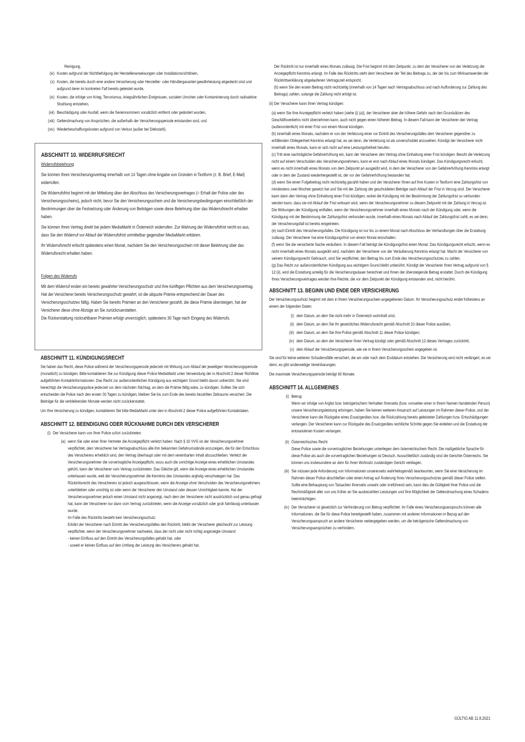Reinigung,
(ix) Kosten aufgrund der Nichtbefolgung der Herstelleranweisungen oder Installationsrichtlinien,
(x) Kosten, die bereits durch eine andere Versicherung oder Hersteller- oder Händlergarantie/-gewährleistung abgedeckt sind und aufgrund derer im konkreten Fall bereits geleistet wurde,
(xi) Kosten, die infolge von Krieg, Terrorismus, kriegsähnlichen Ereignissen, sozialen Unruhen oder Kontaminierung durch radioaktive Strahlung entstehen,
(xii) Beschädigung oder Ausfall, wenn die Seriennummern vorsätzlich entfernt oder geändert wurden,
(xiii) Geltendmachung von Ansprüchen, die außerhalb der Versicherungsperiode entstanden sind, und
(xiv) Wiederbeschaffungskosten aufgrund von Verlust (außer bei Diebstahl).
ABSCHNITT 10. WIDERRUFSRECHT
Widerrufsbelehrung
Sie können Ihren Versicherungsvertrag innerhalb von 14 Tagen ohne Angabe von Gründen in Textform (z. B. Brief, E-Mail) widerrufen.
Die Widerrufsfrist beginnt mit der Mitteilung über den Abschluss des Versicherungsvertrages (= Erhalt der Police oder des Versicherungsscheins), jedoch nicht, bevor Sie den Versicherungsschein und die Versicherungsbedingungen einschließlich der Bestimmungen über die Festsetzung oder Änderung von Beiträgen sowie diese Belehrung über das Widerrufsrecht erhalten haben.
Sie können Ihren Vertrag direkt bei jedem MediaMarkt in Österreich widerrufen. Zur Wahrung der Widerrufsfrist reicht es aus, dass Sie den Widerruf vor Ablauf der Widerrufsfrist unmittelbar gegenüber MediaMarkt erklären.
Ihr Widerrufsrecht erlischt spätestens einen Monat, nachdem Sie den Versicherungsschein mit dieser Belehrung über das Widerrufsrecht erhalten haben.
Folgen des Widerrufs
Mit dem Widerruf enden ein bereits gewährter Versicherungsschutz und Ihre künftigen Pflichten aus dem Versicherungsvertrag. Hat der Versicherer bereits Versicherungsschutz gewährt, ist die aliquote Prämie entsprechend der Dauer des Versicherungsschutzes fällig. Haben Sie bereits Prämien an den Versicherer gezahlt, die diese Prämie übersteigen, hat der Versicherer diese ohne Abzüge an Sie zurückzuerstatten.
Die Rückerstattung rückzahlbarer Prämien erfolgt unverzüglich, spätestens 30 Tage nach Eingang des Widerrufs.
ABSCHNITT 11. KÜNDIGUNGSRECHT
Sie haben das Recht, diese Police während der Versicherungsperiode jederzeit mit Wirkung zum Ablauf der jeweiligen Versicherungsperiode (monatlich) zu kündigen. Bitte kontaktieren Sie zur Kündigung dieser Police MediaMarkt unter Verwendung der in Abschnitt 2 dieser Richtlinie aufgeführten Kontaktinformationen. Das Recht zur außerordentlichen Kündigung aus wichtigem Grund bleibt davon unberührt. Sie sind berechtigt die Versicherungspolice jederzeit vor dem nächsten Stichtag, an dem die Prämie fällig wäre, zu kündigen. Sollten Sie sich entscheiden die Police nach den ersten 30 Tagen zu kündigen, bleiben Sie bis zum Ende des bereits bezahlten Zeitraums versichert. Die Beiträge für die verbleibenden Monate werden nicht zurückerstattet.
Um Ihre Versicherung zu kündigen, kontaktieren Sie bitte MediaMarkt unter den in Abschnitt 2 dieser Police aufgeführten Kontaktdaten.
ABSCHNITT 12. BEENDIGUNG ODER RÜCKNAHME DURCH DEN VERSICHERER
(i) Der Versicherer kann von Ihrer Police sofort zurücktreten:
(a) wenn Sie oder einer Ihrer Vertreter die Anzeigepflicht verletzt haben: Nach § 16 VVG ist der Versicherungsnehmer verpflichtet, dem Versicherer bei Vertragsabschluss alle ihm bekannten Gefahrumstände anzuzeigen, die für den Entschluss des Versicherers erheblich sind, den Vertrag überhaupt oder mit dem vereinbarten Inhalt abzuschließen. Verletzt der Versicherungsnehmer die vorvertragliche Anzeigepflicht, wozu auch die unrichtige Anzeige eines erheblichen Umstandes gehört, kann der Versicherer vom Vertrag zurücktreten. Das Gleiche gilt, wenn die Anzeige eines erheblichen Umstandes unterlassen wurde, weil der Versicherungsnehmer die Kenntnis des Umstandes arglistig verschwiegen hat. Das Rücktrittsrecht des Versicherers ist jedoch ausgeschlossen, wenn die Anzeige ohne Verschulden des Versicherungsnehmers unterblieben oder unrichtig ist oder wenn der Versicherer den Umstand oder dessen Unrichtigkeit kannte. Hat der Versicherungsnehmer jedoch einen Umstand nicht angezeigt, nach dem der Versicherer nicht ausdrücklich und genau gefragt hat, kann der Versicherer nur dann vom Vertrag zurücktreten, wenn die Anzeige vorsätzlich oder grob fahrlässig unterlassen wurde.
Im Falle des Rücktritts besteht kein Versicherungsschutz.
Erklärt der Versicherer nach Eintritt des Versicherungsfalles den Rücktritt, bleibt der Versicherer gleichwohl zur Leistung verpflichtet, wenn der Versicherungsnehmer nachweist, dass der nicht oder nicht richtig angezeigte Umstand
- keinen Einfluss auf den Eintritt des Versicherungsfalles gehabt hat, oder
- soweit er keinen Einfluss auf den Umfang der Leistung des Versicherers gehabt hat.
Der Rücktritt ist nur innerhalb eines Monats zulässig. Die Frist beginnt mit dem Zeitpunkt, zu dem der Versicherer von der Verletzung der Anzeigepflicht Kenntnis erlangt. Im Falle des Rücktritts steht dem Versicherer der Teil des Beitrags zu, der der bis zum Wirksamwerden der Rücktrittserklärung abgelaufenen Vertragszeit entspricht.
(b) wenn Sie den ersten Beitrag nicht rechtzeitig (innerhalb von 14 Tagen nach Vertragsabschluss und nach Aufforderung zur Zahlung des Beitrags) zahlen, solange die Zahlung nicht erfolgt ist.
(ii) Der Versicherer kann Ihren Vertrag kündigen:
(a) wenn Sie Ihre Anzeigepflicht verletzt haben (siehe (i) (a)), der Versicherer aber die höhere Gefahr nach den Grundsätzen des Geschäftsverkehrs nicht übernehmen kann, auch nicht gegen einen höheren Beitrag. In diesem Fall kann der Versicherer den Vertrag (außerordentlich) mit einer Frist von einem Monat kündigen.
(b) innerhalb eines Monats, nachdem er von der Verletzung einer vor Eintritt des Versicherungsfalles dem Versicherer gegenüber zu erfüllenden Obliegenheit Kenntnis erlangt hat, es sei denn, die Verletzung ist als unverschuldet anzusehen. Kündigt der Versicherer nicht innerhalb eines Monats, kann er sich nicht auf eine Leistungsfreiheit berufen.
(c) Tritt eine nachträgliche Gefahrerhöhung ein, kann der Versicherer den Vertrag ohne Einhaltung einer Frist kündigen. Beruht die Verletzung nicht auf einem Verschulden des Versicherungsnehmers, kann er erst nach Ablauf eines Monats kündigen. Das Kündigungsrecht erlischt, wenn es nicht innerhalb eines Monats von dem Zeitpunkt an ausgeübt wird, in dem der Versicherer von der Gefahrerhöhung Kenntnis erlangt oder in dem der Zustand wiederhergestellt ist, der vor der Gefahrerhöhung bestanden hat.
(d) wenn Sie einen Folgebeitrag nicht rechtzeitig gezahlt haben und der Versicherer Ihnen auf Ihre Kosten in Textform eine Zahlungsfrist von mindestens zwei Wochen gesetzt hat und Sie mit der Zahlung der geschuldeten Beträge nach Ablauf der Frist in Verzug sind. Der Versicherer kann dann den Vertrag ohne Einhaltung einer Frist kündigen, wobei die Kündigung mit der Bestimmung der Zahlungsfrist so verbunden werden kann, dass sie mit Ablauf der Frist wirksam wird, wenn der Versicherungsnehmer zu diesem Zeitpunkt mit der Zahlung in Verzug ist. Die Wirkungen der Kündigung entfallen, wenn der Versicherungsnehmer innerhalb eines Monats nach der Kündigung oder, wenn die Kündigung mit der Bestimmung der Zahlungsfrist verbunden wurde, innerhalb eines Monats nach Ablauf der Zahlungsfrist zahlt, es sei denn, der Versicherungsfall ist bereits eingetreten.
(e) nach Eintritt des Versicherungsfalles. Die Kündigung ist nur bis zu einem Monat nach Abschluss der Verhandlungen über die Erstattung zulässig. Der Versicherer hat eine Kündigungsfrist von einem Monat einzuhalten.
(f) wenn Sie die versicherte Sache veräußern. In diesem Fall beträgt die Kündigungsfrist einen Monat. Das Kündigungsrecht erlischt, wenn es nicht innerhalb eines Monats ausgeübt wird, nachdem der Versicherer von der Veräußerung Kenntnis erlangt hat. Macht der Versicherer von seinem Kündigungsrecht Gebrauch, sind Sie verpflichtet, den Beitrag bis zum Ende des Versicherungsschutzes zu zahlen.
(g) Das Recht zur außerordentlichen Kündigung aus wichtigem Grund bleibt unberührt. Kündigt der Versicherer Ihren Vertrag aufgrund von § 12 (ii), wird die Erstattung anteilig für die Versicherungsdauer berechnet und Ihnen der übersteigende Betrag erstattet. Durch die Kündigung Ihres Versicherungsvertrages werden Ihre Rechte, die vor dem Zeitpunkt der Kündigung entstanden sind, nicht berührt.
ABSCHNITT 13. BEGINN UND ENDE DER VERSICHERUNG
Der Versicherungsschutz beginnt mit dem in Ihrem Versicherungsschein angegebenen Datum. Ihr Versicherungsschutz endet frühestens an einem der folgenden Daten:
(i) dem Datum, an dem Sie nicht mehr in Österreich wohnhaft sind,
(ii) dem Datum, an dem Sie Ihr gesetzliches Widerrufsrecht gemäß Abschnitt 10 dieser Police ausüben,
(iii) dem Datum, an dem Sie Ihre Police gemäß Abschnitt 11 dieser Police kündigen;
(iv) dem Datum, an dem der Versicherer Ihren Vertrag kündigt oder gemäß Abschnitt 12 dieses Vertrages zurücktritt,
(v) dem Ablauf der Versicherungsperiode, wie sie in Ihrem Versicherungsschein angegeben ist.
Sie sind für keine weiteren Schadensfälle versichert, die am oder nach dem Enddatum entstehen. Die Versicherung wird nicht verlängert, es sei denn, es gibt anderweitige Vereinbarungen.
Die maximale Versicherungsperiode beträgt 60 Monate.
ABSCHNITT 14. ALLGEMEINES
(i) Betrug
Wenn wir infolge von Arglist bzw. betrügerischem Verhalten Ihrerseits (bzw. vonseiten einer in Ihrem Namen handelnden Person) unsere Versicherungsleistung erbringen, haben Sie keinen weiteren Anspruch auf Leistungen im Rahmen dieser Police, und der Versicherer kann die Rückgabe eines Ersatzgerätes bzw. die Rückzahlung bereits geleisteter Zahlungen bzw. Entschädigungen verlangen. Der Versicherer kann zur Rückgabe des Ersatzgerätes rechtliche Schritte gegen Sie einleiten und die Erstattung der entstandenen Kosten verlangen.
(ii) Österreichisches Recht
Diese Police sowie die vorvertraglichen Beziehungen unterliegen dem österreichischem Recht. Die maßgebliche Sprache für diese Police als auch die vorvertraglichen Beziehungen ist Deutsch. Ausschließlich zuständig sind die Gerichte Österreichs. Sie können uns insbesondere an dem für ihren Wohnsitz zuständigen Gericht verklagen.
(iii) Sie müssen jede Anforderung von Informationen unsererseits wahrheitsgemäß beantworten, wenn Sie eine Versicherung im Rahmen dieser Police abschließen oder einen Antrag auf Änderung Ihres Versicherungsschutzes gemäß dieser Police stellen. Sollte eine Behauptung von Tatsachen Ihrerseits unwahr oder irreführend sein, kann dies die Gültigkeit Ihrer Police und die Rechtmäßigkeit aller von uns früher an Sie ausbezahlten Leistungen und Ihre Möglichkeit der Geltendmachung eines Schadens beeinträchtigen.
(iv) Der Versicherer ist gesetzlich zur Verhinderung von Betrug verpflichtet. Im Falle eines Versicherungsanspruchs können alle Informationen, die Sie für diese Police bereitgestellt haben, zusammen mit anderen Informationen in Bezug auf den Versicherungsanspruch an andere Versicherer weitergegeben werden, um die betrügerische Geltendmachung von Versicherungsansprüchen zu verhindern.
GÜLTIG AB 11.8.2021